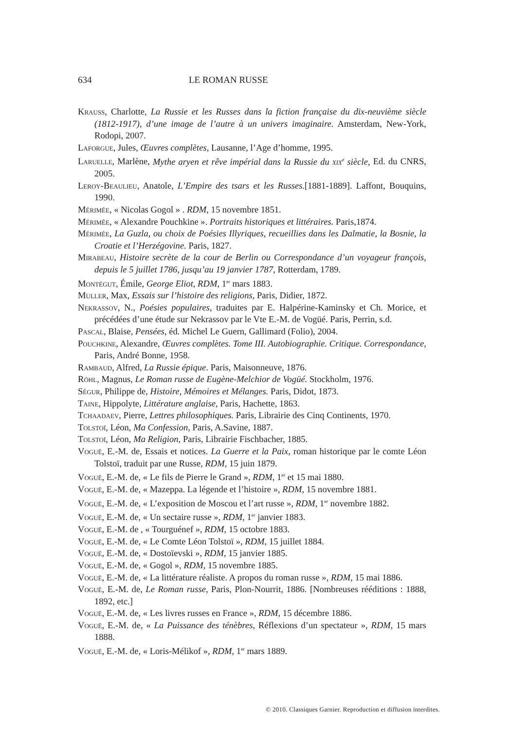634 LE ROMAN RUSSE
Krauss, Charlotte, La Russie et les Russes dans la fiction française du dix-neuvième siècle (1812-1917), d’une image de l’autre à un univers imaginaire. Amsterdam, New-York, Rodopi, 2007.
Laforgue, Jules, Œuvres complètes, Lausanne, l’Age d’homme, 1995.
Laruelle, Marlène, Mythe aryen et rêve impérial dans la Russie du xix<sup>e</sup> siècle, Ed. du CNRS, 2005.
Leroy-Beaulieu, Anatole, L’Empire des tsars et les Russes.[1881-1889]. Laffont, Bouquins, 1990.
Mérimée, « Nicolas Gogol » . RDM, 15 novembre 1851.
Mérimée, « Alexandre Pouchkine ». Portraits historiques et littéraires. Paris,1874.
Mérimée, La Guzla, ou choix de Poésies Illyriques, recueillies dans les Dalmatie, la Bosnie, la Croatie et l’Herzégovine. Paris, 1827.
Mirabeau, Histoire secrète de la cour de Berlin ou Correspondance d’un voyageur françois, depuis le 5 juillet 1786, jusqu’au 19 janvier 1787, Rotterdam, 1789.
Montégut, Émile, George Eliot, RDM, 1<sup>er</sup> mars 1883.
Muller, Max, Essais sur l’histoire des religions, Paris, Didier, 1872.
Nekrassov, N., Poésies populaires, traduites par E. Halpérine-Kaminsky et Ch. Morice, et précédées d’une étude sur Nekrassov par le Vte E.-M. de Vogüé. Paris, Perrin, s.d.
Pascal, Blaise, Pensées, éd. Michel Le Guern, Gallimard (Folio), 2004.
Pouchkine, Alexandre, Œuvres complètes. Tome III. Autobiographie. Critique. Correspondance, Paris, André Bonne, 1958.
Rambaud, Alfred, La Russie épique. Paris, Maisonneuve, 1876.
Röhl, Magnus, Le Roman russe de Eugène-Melchior de Vogüé. Stockholm, 1976.
Ségur, Philippe de, Histoire, Mémoires et Mélanges. Paris, Didot, 1873.
Taine, Hippolyte, Littérature anglaise, Paris, Hachette, 1863.
Tchaadaev, Pierre, Lettres philosophiques. Paris, Librairie des Cinq Continents, 1970.
Tolstoï, Léon, Ma Confession, Paris, A.Savine, 1887.
Tolstoï, Léon, Ma Religion, Paris, Librairie Fischbacher, 1885.
Voguë, E.-M. de, Essais et notices. La Guerre et la Paix, roman historique par le comte Léon Tolstoï, traduit par une Russe, RDM, 15 juin 1879.
Voguë, E.-M. de, « Le fils de Pierre le Grand », RDM, 1<sup>er</sup> et 15 mai 1880.
Voguë, E.-M. de, « Mazeppa. La légende et l’histoire », RDM, 15 novembre 1881.
Voguë, E.-M. de, « L’exposition de Moscou et l’art russe », RDM, 1<sup>er</sup> novembre 1882.
Voguë, E.-M. de, « Un sectaire russe », RDM, 1<sup>er</sup> janvier 1883.
Voguë, E.-M. de , « Tourguénef », RDM, 15 octobre 1883.
Voguë, E.-M. de, « Le Comte Léon Tolstoï », RDM, 15 juillet 1884.
Voguë, E.-M. de, « Dostoïevski », RDM, 15 janvier 1885.
Voguë, E.-M. de, « Gogol », RDM, 15 novembre 1885.
Voguë, E.-M. de, « La littérature réaliste. A propos du roman russe », RDM, 15 mai 1886.
Voguë, E.-M. de, Le Roman russe, Paris, Plon-Nourrit, 1886. [Nombreuses rééditions : 1888, 1892, etc.]
Voguë, E.-M. de, « Les livres russes en France », RDM, 15 décembre 1886.
Voguë, E.-M. de, « La Puissance des ténèbres, Réflexions d’un spectateur », RDM, 15 mars 1888.
Voguë, E.-M. de, « Loris-Mélikof », RDM, 1<sup>er</sup> mars 1889.
© 2010. Classiques Garnier. Reproduction et diffusion interdites.